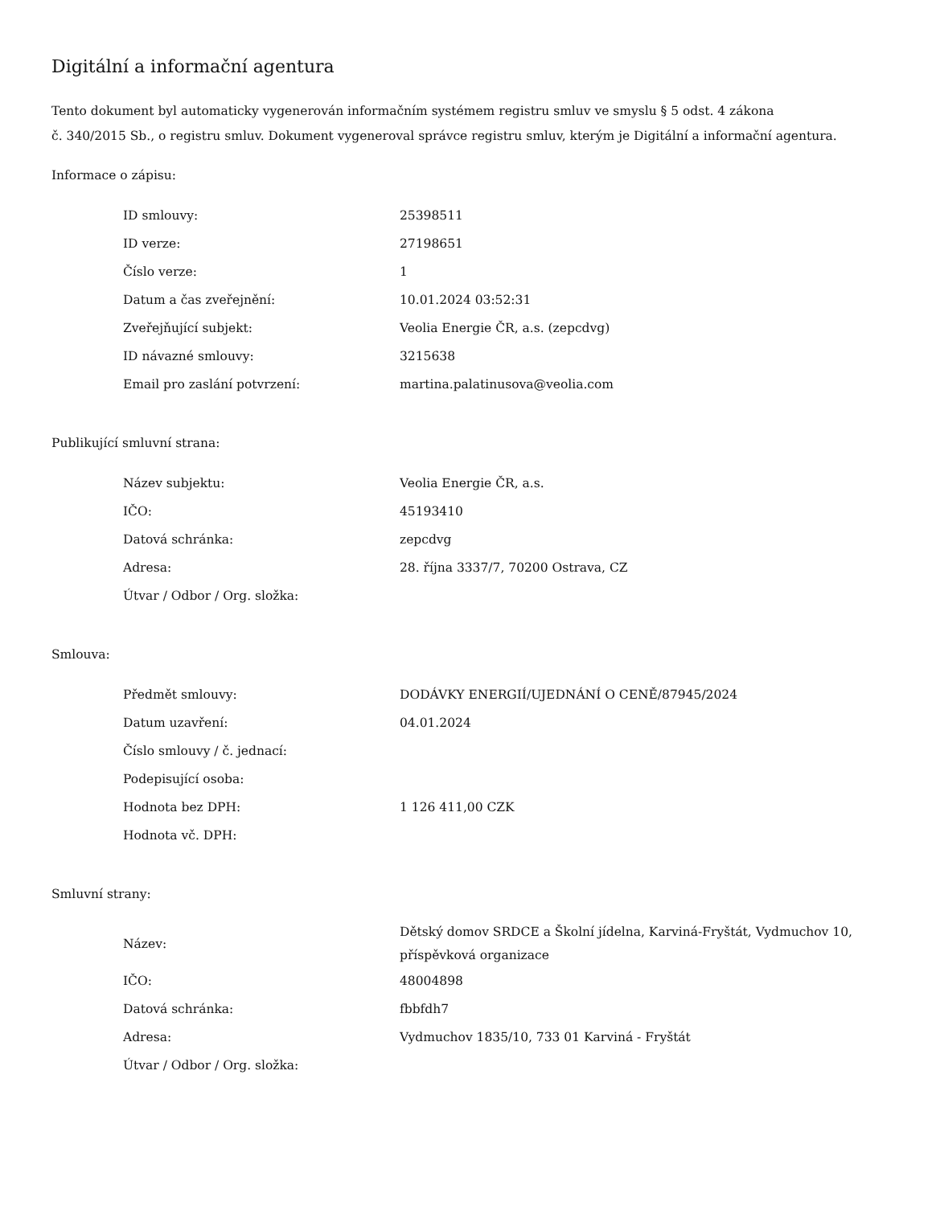Digitální a informační agentura
Tento dokument byl automaticky vygenerován informačním systémem registru smluv ve smyslu § 5 odst. 4 zákona
č. 340/2015 Sb., o registru smluv. Dokument vygeneroval správce registru smluv, kterým je Digitální a informační agentura.
Informace o zápisu:
| ID smlouvy: | 25398511 |
| ID verze: | 27198651 |
| Číslo verze: | 1 |
| Datum a čas zveřejnění: | 10.01.2024 03:52:31 |
| Zveřejňující subjekt: | Veolia Energie ČR, a.s. (zepcdvg) |
| ID návazné smlouvy: | 3215638 |
| Email pro zaslání potvrzení: | martina.palatinusova@veolia.com |
Publikující smluvní strana:
| Název subjektu: | Veolia Energie ČR, a.s. |
| IČO: | 45193410 |
| Datová schránka: | zepcdvg |
| Adresa: | 28. října 3337/7, 70200 Ostrava, CZ |
| Útvar / Odbor / Org. složka: | |
Smlouva:
| Předmět smlouvy: | DODÁVKY ENERGIÍ/UJEDNÁNÍ O CENĚ/87945/2024 |
| Datum uzavření: | 04.01.2024 |
| Číslo smlouvy / č. jednací: | |
| Podepisující osoba: | |
| Hodnota bez DPH: | 1 126 411,00 CZK |
| Hodnota vč. DPH: | |
Smluvní strany:
| Název: | Dětský domov SRDCE a Školní jídelna, Karviná-Fryštát, Vydmuchov 10, příspěvková organizace |
| IČO: | 48004898 |
| Datová schránka: | fbbfdh7 |
| Adresa: | Vydmuchov 1835/10, 733 01 Karviná - Fryštát |
| Útvar / Odbor / Org. složka: | |